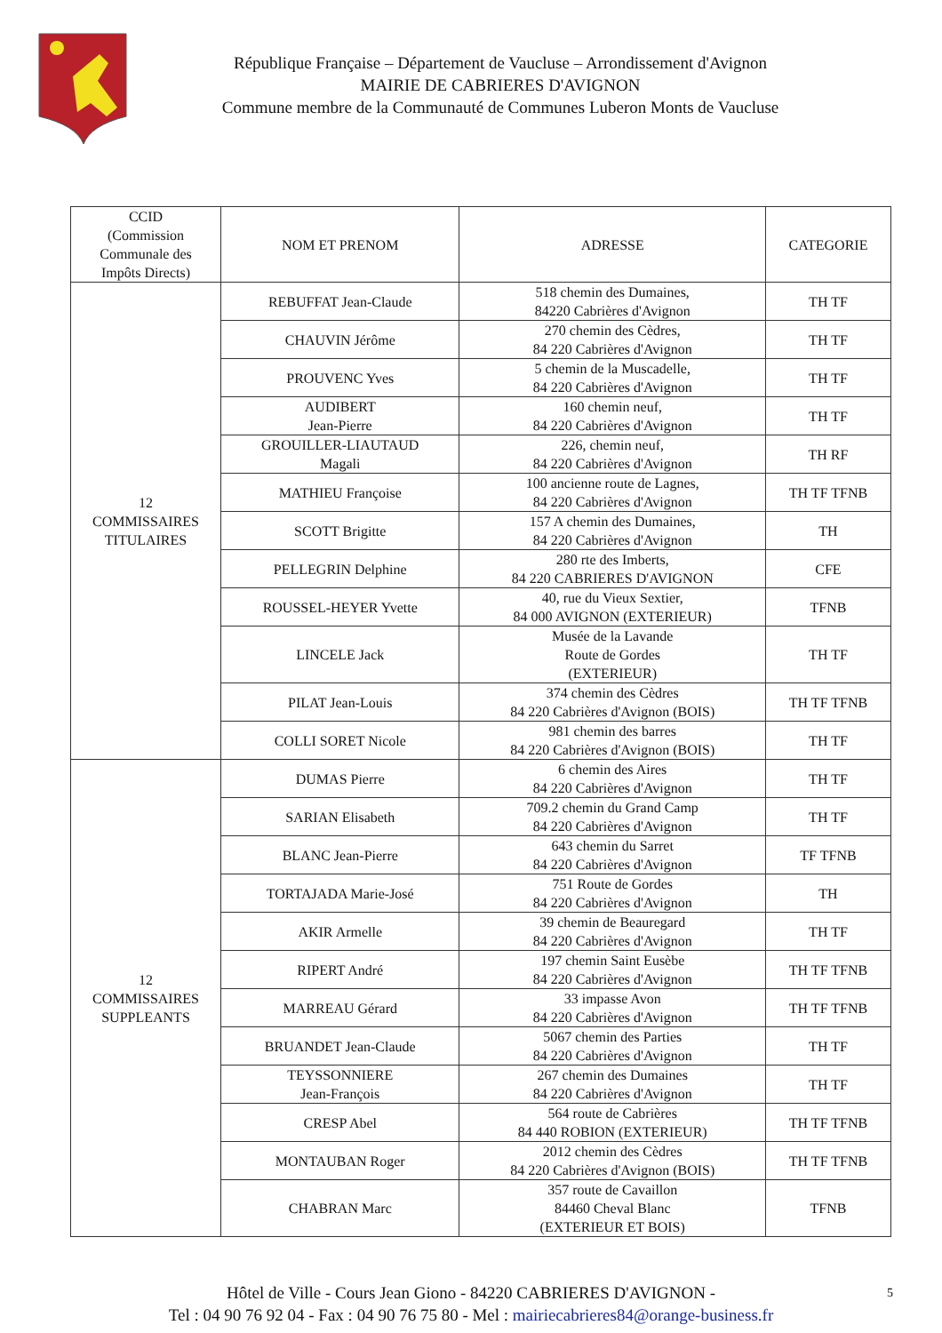République Française – Département de Vaucluse – Arrondissement d'Avignon
MAIRIE DE CABRIERES D'AVIGNON
Commune membre de la Communauté de Communes Luberon Monts de Vaucluse
| CCID (Commission Communale des Impôts Directs) | NOM ET PRENOM | ADRESSE | CATEGORIE |
| --- | --- | --- | --- |
| 12 COMMISSAIRES TITULAIRES | REBUFFAT Jean-Claude | 518 chemin des Dumaines, 84220 Cabrières d'Avignon | TH TF |
| | CHAUVIN Jérôme | 270 chemin des Cèdres, 84 220 Cabrières d'Avignon | TH TF |
| | PROUVENC Yves | 5 chemin de la Muscadelle, 84 220 Cabrières d'Avignon | TH TF |
| | AUDIBERT Jean-Pierre | 160 chemin neuf, 84 220 Cabrières d'Avignon | TH TF |
| | GROUILLER-LIAUTAUD Magali | 226, chemin neuf, 84 220 Cabrières d'Avignon | TH RF |
| | MATHIEU Françoise | 100 ancienne route de Lagnes, 84 220 Cabrières d'Avignon | TH TF TFNB |
| | SCOTT Brigitte | 157 A chemin des Dumaines, 84 220 Cabrières d'Avignon | TH |
| | PELLEGRIN Delphine | 280 rte des Imberts, 84 220 CABRIERES D'AVIGNON | CFE |
| | ROUSSEL-HEYER Yvette | 40, rue du Vieux Sextier, 84 000 AVIGNON (EXTERIEUR) | TFNB |
| | LINCELE Jack | Musée de la Lavande Route de Gordes (EXTERIEUR) | TH TF |
| | PILAT Jean-Louis | 374 chemin des Cèdres 84 220 Cabrières d'Avignon (BOIS) | TH TF TFNB |
| | COLLI SORET Nicole | 981 chemin des barres 84 220 Cabrières d'Avignon (BOIS) | TH TF |
| 12 COMMISSAIRES SUPPLEANTS | DUMAS Pierre | 6 chemin des Aires 84 220 Cabrières d'Avignon | TH TF |
| | SARIAN Elisabeth | 709.2 chemin du Grand Camp 84 220 Cabrières d'Avignon | TH TF |
| | BLANC Jean-Pierre | 643 chemin du Sarret 84 220 Cabrières d'Avignon | TF TFNB |
| | TORTAJADA Marie-José | 751 Route de Gordes 84 220 Cabrières d'Avignon | TH |
| | AKIR Armelle | 39 chemin de Beauregard 84 220 Cabrières d'Avignon | TH TF |
| | RIPERT André | 197 chemin Saint Eusèbe 84 220 Cabrières d'Avignon | TH TF TFNB |
| | MARREAU Gérard | 33 impasse Avon 84 220 Cabrières d'Avignon | TH TF TFNB |
| | BRUANDET Jean-Claude | 5067 chemin des Parties 84 220 Cabrières d'Avignon | TH TF |
| | TEYSSONNIERE Jean-François | 267 chemin des Dumaines 84 220 Cabrières d'Avignon | TH TF |
| | CRESP Abel | 564 route de Cabrières 84 440 ROBION (EXTERIEUR) | TH TF TFNB |
| | MONTAUBAN Roger | 2012 chemin des Cèdres 84 220 Cabrières d'Avignon (BOIS) | TH TF TFNB |
| | CHABRAN Marc | 357 route de Cavaillon 84460 Cheval Blanc (EXTERIEUR ET BOIS) | TFNB |
Hôtel de Ville - Cours Jean Giono - 84220 CABRIERES D'AVIGNON -
Tel : 04 90 76 92 04 - Fax : 04 90 76 75 80 - Mel : mairiecabrieres84@orange-business.fr
5